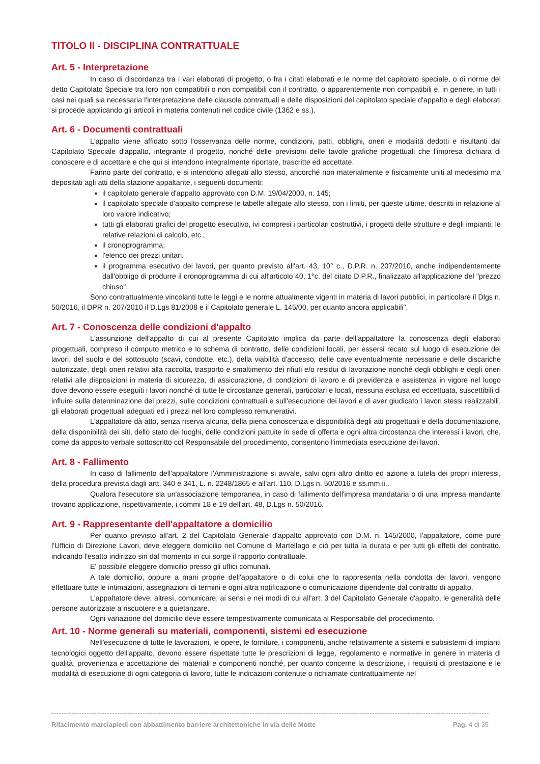TITOLO II - DISCIPLINA CONTRATTUALE
Art. 5 - Interpretazione
In caso di discordanza tra i vari elaborati di progetto, o fra i citati elaborati e le norme del capitolato speciale, o di norme del detto Capitolato Speciale tra loro non compatibili o non compatibili con il contratto, o apparentemente non compatibili e, in genere, in tutti i casi nei quali sia necessaria l'interpretazione delle clausole contrattuali e delle disposizioni del capitolato speciale d'appalto e degli elaborati si procede applicando gli articoli in materia contenuti nel codice civile (1362 e ss.).
Art. 6 - Documenti contrattuali
L'appalto viene affidato sotto l'osservanza delle norme, condizioni, patti, obblighi, oneri e modalità dedotti e risultanti dal Capitolato Speciale d'appalto, integrante il progetto, nonché delle previsioni delle tavole grafiche progettuali che l'impresa dichiara di conoscere e di accettare e che qui si intendono integralmente riportate, trascritte ed accettate.
Fanno parte del contratto, e si intendono allegati allo stesso, ancorché non materialmente e fisicamente uniti al medesimo ma depositati agli atti della stazione appaltante, i seguenti documenti:
il capitolato generale d'appalto approvato con D.M. 19/04/2000, n. 145;
il capitolato speciale d'appalto comprese le tabelle allegate allo stesso, con i limiti, per queste ultime, descritti in relazione al loro valore indicativo;
tutti gli elaborati grafici del progetto esecutivo, ivi compresi i particolari costruttivi, i progetti delle strutture e degli impianti, le relative relazioni di calcolo, etc.;
il cronoprogramma;
l'elenco dei prezzi unitari.
il programma esecutivo dei lavori, per quanto previsto all'art. 43, 10° c., D.P.R. n. 207/2010, anche indipendentemente dall'obbligo di produrre il cronoprogramma di cui all'articolo 40, 1°c. del citato D.P.R., finalizzato all'applicazione del "prezzo chiuso".
Sono contrattualmente vincolanti tutte le leggi e le norme attualmente vigenti in materia di lavori pubblici, in particolare il Dlgs n. 50/2016, il DPR n. 207/2010 il D.Lgs 81/2008 e il Capitolato generale L. 145/00, per quanto ancora applicabili".
Art. 7 - Conoscenza delle condizioni d'appalto
L'assunzione dell'appalto di cui al presente Capitolato implica da parte dell'appaltatore la conoscenza degli elaborati progettuali, compreso il computo metrico e lo schema di contratto, delle condizioni locali, per essersi recato sul luogo di esecuzione dei lavori, del suolo e del sottosuolo (scavi, condotte, etc.), della viabilità d'accesso, delle cave eventualmente necessarie e delle discariche autorizzate, degli oneri relativi alla raccolta, trasporto e smaltimento dei rifiuti e/o residui di lavorazione nonché degli obblighi e degli oneri relativi alle disposizioni in materia di sicurezza, di assicurazione, di condizioni di lavoro e di previdenza e assistenza in vigore nel luogo dove devono essere eseguiti i lavori nonché di tutte le circostanze generali, particolari e locali, nessuna esclusa ed eccettuata, suscettibili di influire sulla determinazione dei prezzi, sulle condizioni contrattuali e sull'esecuzione dei lavori e di aver giudicato i lavori stessi realizzabili, gli elaborati progettuali adeguati ed i prezzi nel loro complesso remunerativi.
L'appaltatore dà atto, senza riserva alcuna, della piena conoscenza e disponibilità degli atti progettuali e della documentazione, della disponibilità dei siti, dello stato dei luoghi, delle condizioni pattuite in sede di offerta e ogni altra circostanza che interessi i lavori, che, come da apposito verbale sottoscritto col Responsabile del procedimento, consentono l'immediata esecuzione dei lavori.
Art. 8 - Fallimento
In caso di fallimento dell'appaltatore l'Amministrazione si avvale, salvi ogni altro diritto ed azione a tutela dei propri interessi, della procedura prevista dagli artt. 340 e 341, L. n. 2248/1865 e all'art. 110, D.Lgs n. 50/2016 e ss.mm.ii..
Qualora l'esecutore sia un'associazione temporanea, in caso di fallimento dell'impresa mandataria o di una impresa mandante trovano applicazione, rispettivamente, i commi 18 e 19 dell'art. 48, D.Lgs n. 50/2016.
Art. 9 - Rappresentante dell'appaltatore a domicilio
Per quanto previsto all'art. 2 del Capitolato Generale d'appalto approvato con D.M. n. 145/2000, l'appaltatore, come pure l'Ufficio di Direzione Lavori, deve eleggere domicilio nel Comune di Martellago e ciò per tutta la durata e per tutti gli effetti del contratto, indicando l'esatto indirizzo sin dal momento in cui sorge il rapporto contrattuale.
E' possibile eleggere domicilio presso gli uffici comunali.
A tale domicilio, oppure a mani proprie dell'appaltatore o di colui che lo rappresenta nella condotta dei lavori, vengono effettuare tutte le intimazioni, assegnazioni di termini e ogni altra notificazione o comunicazione dipendente dal contratto di appalto.
L'appaltatore deve, altresì, comunicare, ai sensi e nei modi di cui all'art. 3 del Capitolato Generale d'appalto, le generalità delle persone autorizzate a riscuotere e a quietanzare.
Ogni variazione del domicilio deve essere tempestivamente comunicata al Responsabile del procedimento.
Art. 10 - Norme generali su materiali, componenti, sistemi ed esecuzione
Nell'esecuzione di tutte le lavorazioni, le opere, le forniture, i componenti, anche relativamente a sistemi e subsistemi di impianti tecnologici oggetto dell'appalto, devono essere rispettate tutte le prescrizioni di legge, regolamento e normative in genere in materia di qualità, provenienza e accettazione dei materiali e componenti nonché, per quanto concerne la descrizione, i requisiti di prestazione e le modalità di esecuzione di ogni categoria di lavoro, tutte le indicazioni contenute o richiamate contrattualmente nel
Rifacimento marciapiedi con abbattimento barriere architettoniche in via delle Motte Pag. 4 di 35